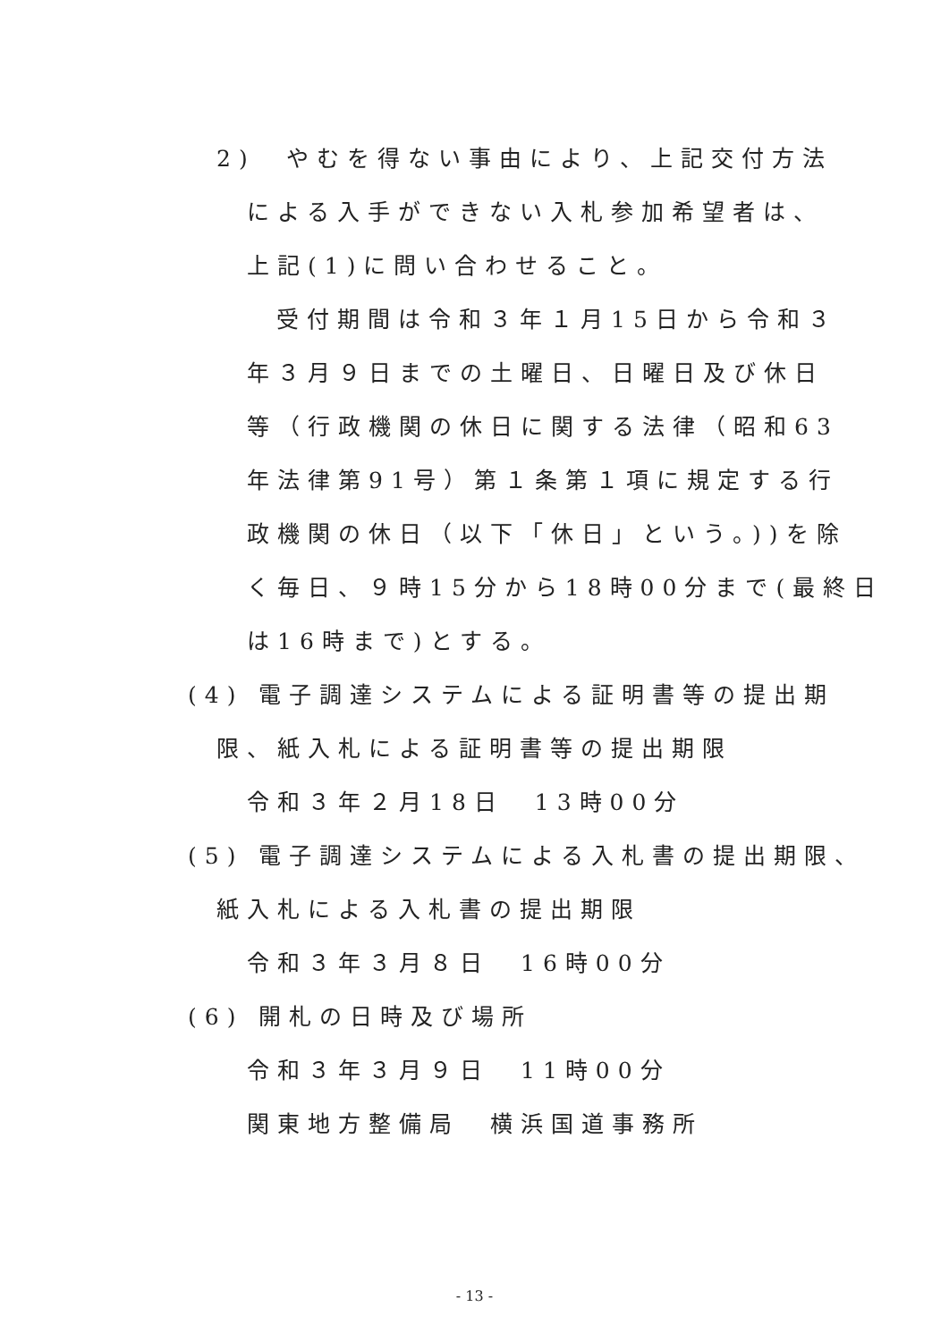2)　やむを得ない事由により、上記交付方法
による入手ができない入札参加希望者は、
上記(1)に問い合わせること。
受付期間は令和３年１月15日から令和３
年３月９日までの土曜日、日曜日及び休日
等（行政機関の休日に関する法律（昭和63
年法律第91号）第１条第１項に規定する行
政機関の休日（以下「休日」という。))を除
く毎日、９時15分から18時00分まで(最終日
は16時まで)とする。
(4) 電子調達システムによる証明書等の提出期
限、紙入札による証明書等の提出期限
令和３年２月18日　13時00分
(5) 電子調達システムによる入札書の提出期限、
紙入札による入札書の提出期限
令和３年３月８日　16時00分
(6) 開札の日時及び場所
令和３年３月９日　11時00分
関東地方整備局　横浜国道事務所
- 13 -